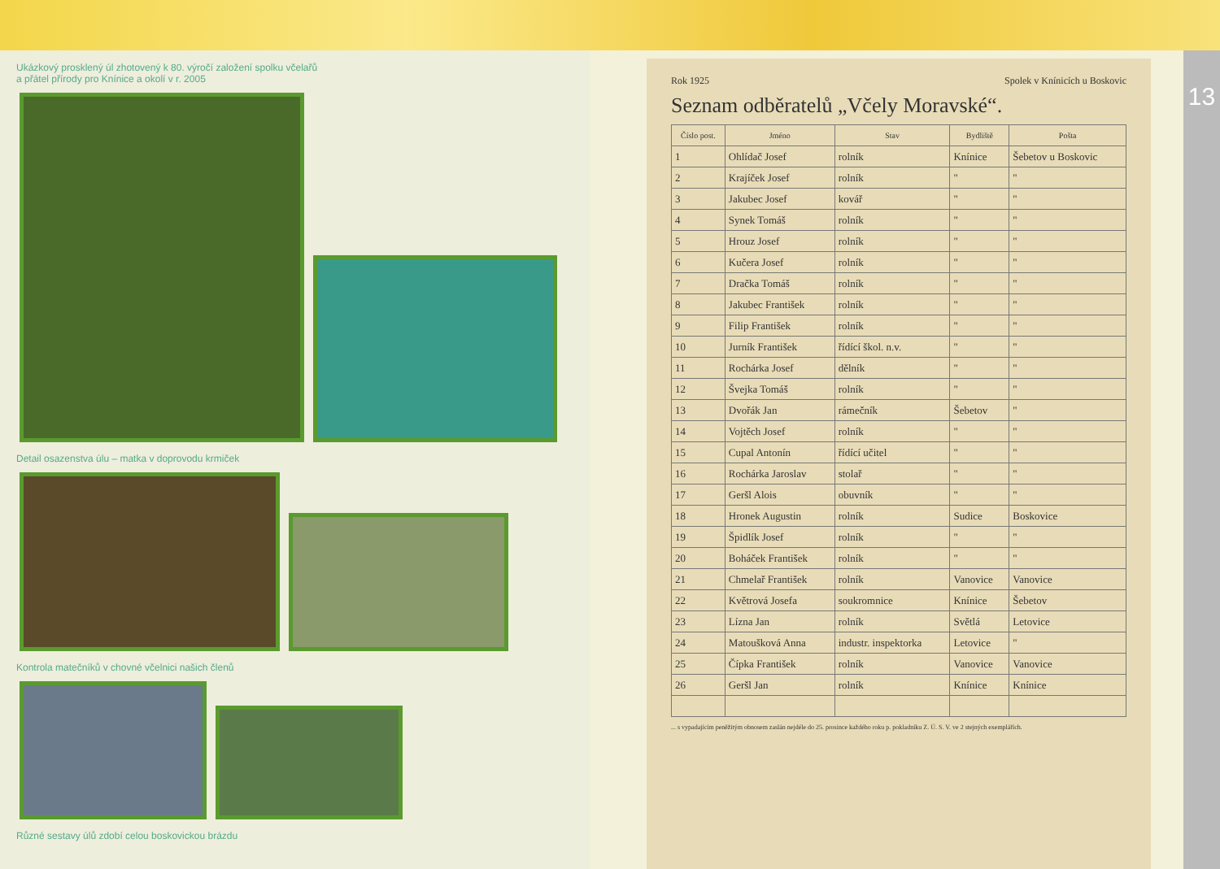Ukázkový prosklený úl zhotovený k 80. výročí založení spolku včelařů
a přátel přírody pro Knínice a okolí v r. 2005
Detail osazenstva úlu – matka v doprovodu krmiček
Kontrola matečníků v chovné včelnici našich členů
Různé sestavy úlů zdobí celou boskovickou brázdu
Rok 1925 Spolek v Knínicích u Boskovic
Seznam odběratelů „Včely Moravské“.
| Číslo post. | Jméno | Stav | Bydliště | Pošta |
| --- | --- | --- | --- | --- |
| 1 | Ohlídač Josef | rolník | Knínice | Šebetov u Boskovic |
| 2 | Krajíček Josef | rolník | " | " |
| 3 | Jakubec Josef | kovář | " | " |
| 4 | Synek Tomáš | rolník | " | " |
| 5 | Hrouz Josef | rolník | " | " |
| 6 | Kučera Josef | rolník | " | " |
| 7 | Dračka Tomáš | rolník | " | " |
| 8 | Jakubec František | rolník | " | " |
| 9 | Filip František | rolník | " | " |
| 10 | Jurník František | řídící škol. n.v. | " | " |
| 11 | Rochárka Josef | dělník | " | " |
| 12 | Švejka Tomáš | rolník | " | " |
| 13 | Dvořák Jan | rámečník | Šebetov | " |
| 14 | Vojtěch Josef | rolník | " | " |
| 15 | Cupal Antonín | řídící učitel | " | " |
| 16 | Rochárka Jaroslav | stolař | " | " |
| 17 | Geršl Alois | obuvník | " | " |
| 18 | Hronek Augustin | rolník | Sudice | Boskovice |
| 19 | Špidlík Josef | rolník | " | " |
| 20 | Boháček František | rolník | " | " |
| 21 | Chmelař František | rolník | Vanovice | Vanovice |
| 22 | Květrová Josefa | soukromnice | Knínice | Šebetov |
| 23 | Lízna Jan | rolník | Světlá | Letovice |
| 24 | Matoušková Anna | industr. inspektorka | Letovice | " |
| 25 | Čípka František | rolník | Vanovice | Vanovice |
| 26 | Geršl Jan | rolník | Knínice | Knínice |
... s vypadajícím peněžitým obnosem zaslán nejdéle do 25. prosince každého roku p. pokladníku Z. Ú. S. V. ve 2 stejných exemplářích.
13